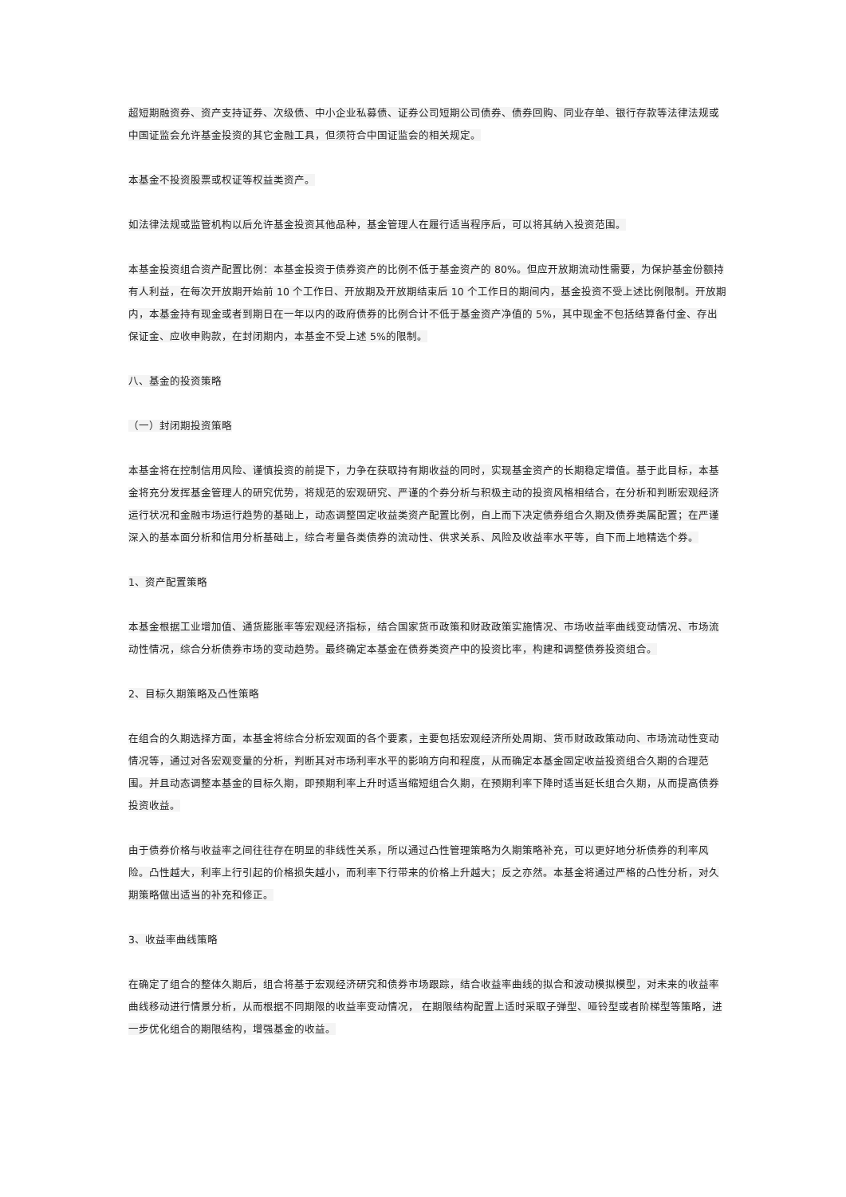超短期融资券、资产支持证券、次级债、中小企业私募债、证券公司短期公司债券、债券回购、同业存单、银行存款等法律法规或中国证监会允许基金投资的其它金融工具，但须符合中国证监会的相关规定。
本基金不投资股票或权证等权益类资产。
如法律法规或监管机构以后允许基金投资其他品种，基金管理人在履行适当程序后，可以将其纳入投资范围。
本基金投资组合资产配置比例：本基金投资于债券资产的比例不低于基金资产的 80%。但应开放期流动性需要，为保护基金份额持有人利益，在每次开放期开始前 10 个工作日、开放期及开放期结束后 10 个工作日的期间内，基金投资不受上述比例限制。开放期内，本基金持有现金或者到期日在一年以内的政府债券的比例合计不低于基金资产净值的 5%，其中现金不包括结算备付金、存出保证金、应收申购款，在封闭期内，本基金不受上述 5%的限制。
八、基金的投资策略
（一）封闭期投资策略
本基金将在控制信用风险、谨慎投资的前提下，力争在获取持有期收益的同时，实现基金资产的长期稳定增值。基于此目标，本基金将充分发挥基金管理人的研究优势，将规范的宏观研究、严谨的个券分析与积极主动的投资风格相结合，在分析和判断宏观经济运行状况和金融市场运行趋势的基础上，动态调整固定收益类资产配置比例，自上而下决定债券组合久期及债券类属配置；在严谨深入的基本面分析和信用分析基础上，综合考量各类债券的流动性、供求关系、风险及收益率水平等，自下而上地精选个券。
1、资产配置策略
本基金根据工业增加值、通货膨胀率等宏观经济指标，结合国家货币政策和财政政策实施情况、市场收益率曲线变动情况、市场流动性情况，综合分析债券市场的变动趋势。最终确定本基金在债券类资产中的投资比率，构建和调整债券投资组合。
2、目标久期策略及凸性策略
在组合的久期选择方面，本基金将综合分析宏观面的各个要素，主要包括宏观经济所处周期、货币财政政策动向、市场流动性变动情况等，通过对各宏观变量的分析，判断其对市场利率水平的影响方向和程度，从而确定本基金固定收益投资组合久期的合理范围。并且动态调整本基金的目标久期，即预期利率上升时适当缩短组合久期，在预期利率下降时适当延长组合久期，从而提高债券投资收益。
由于债券价格与收益率之间往往存在明显的非线性关系，所以通过凸性管理策略为久期策略补充，可以更好地分析债券的利率风险。凸性越大，利率上行引起的价格损失越小，而利率下行带来的价格上升越大；反之亦然。本基金将通过严格的凸性分析，对久期策略做出适当的补充和修正。
3、收益率曲线策略
在确定了组合的整体久期后，组合将基于宏观经济研究和债券市场跟踪，结合收益率曲线的拟合和波动模拟模型，对未来的收益率曲线移动进行情景分析，从而根据不同期限的收益率变动情况， 在期限结构配置上适时采取子弹型、哑铃型或者阶梯型等策略，进一步优化组合的期限结构，增强基金的收益。